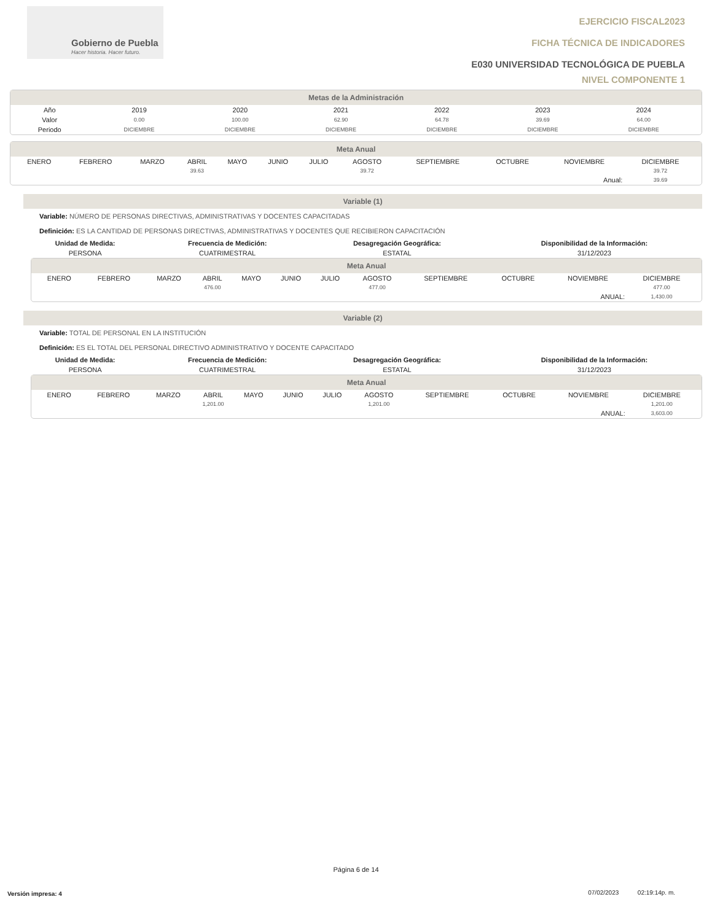Gobierno de Puebla
Hacer historia. Hacer futuro.
EJERCICIO FISCAL2023
FICHA TÉCNICA DE INDICADORES
E030 UNIVERSIDAD TECNOLÓGICA DE PUEBLA
NIVEL COMPONENTE 1
Metas de la Administración
| Año | 2019 | 2020 | 2021 | 2022 | 2023 | 2024 | |
| --- | --- | --- | --- | --- | --- | --- | --- |
| Valor | 0.00 | 100.00 | 62.90 | 64.78 | 39.69 | 64.00 | |
| Periodo | DICIEMBRE | DICIEMBRE | DICIEMBRE | DICIEMBRE | DICIEMBRE | DICIEMBRE | |
Meta Anual
| | ENERO | FEBRERO | MARZO | ABRIL | MAYO | JUNIO | JULIO | AGOSTO | SEPTIEMBRE | OCTUBRE | NOVIEMBRE | DICIEMBRE | |
| | | | | 39.63 | | | | 39.72 | | | | 39.72 | |
| Anual: | | | | | | | | | | | | 39.69 | |
Variable (1)
Variable: NÚMERO DE PERSONAS DIRECTIVAS, ADMINISTRATIVAS Y DOCENTES CAPACITADAS
Definición: ES LA CANTIDAD DE PERSONAS DIRECTIVAS, ADMINISTRATIVAS Y DOCENTES QUE RECIBIERON CAPACITACIÓN
| Unidad de Medida: | Frecuencia de Medición: | Desagregación Geográfica: | Disponibilidad de la Información: |
| --- | --- | --- | --- |
| PERSONA | CUATRIMESTRAL | ESTATAL | 31/12/2023 |
Meta Anual
| | ENERO | FEBRERO | MARZO | ABRIL | MAYO | JUNIO | JULIO | AGOSTO | SEPTIEMBRE | OCTUBRE | NOVIEMBRE | DICIEMBRE | |
| | | | | 476.00 | | | | 477.00 | | | | 477.00 | |
| ANUAL: | | | | | | | | | | | | 1,430.00 | |
Variable (2)
Variable: TOTAL DE PERSONAL EN LA INSTITUCIÓN
Definición: ES EL TOTAL DEL PERSONAL DIRECTIVO ADMINISTRATIVO Y DOCENTE CAPACITADO
| Unidad de Medida: | Frecuencia de Medición: | Desagregación Geográfica: | Disponibilidad de la Información: |
| --- | --- | --- | --- |
| PERSONA | CUATRIMESTRAL | ESTATAL | 31/12/2023 |
Meta Anual
| | ENERO | FEBRERO | MARZO | ABRIL | MAYO | JUNIO | JULIO | AGOSTO | SEPTIEMBRE | OCTUBRE | NOVIEMBRE | DICIEMBRE | |
| | | | | 1,201.00 | | | | 1,201.00 | | | | 1,201.00 | |
| ANUAL: | | | | | | | | | | | | 3,603.00 | |
Página 6 de 14
Versión impresa: 4
07/02/2023 02:19:14p. m.